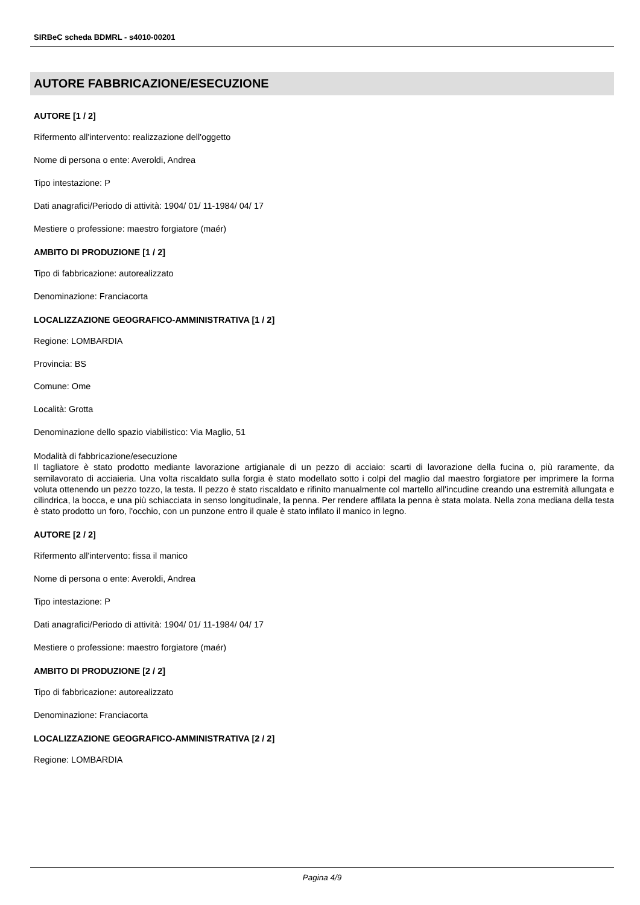SIRBeC scheda BDMRL - s4010-00201
AUTORE FABBRICAZIONE/ESECUZIONE
AUTORE [1 / 2]
Rifermento all'intervento: realizzazione dell'oggetto
Nome di persona o ente: Averoldi, Andrea
Tipo intestazione: P
Dati anagrafici/Periodo di attività: 1904/ 01/ 11-1984/ 04/ 17
Mestiere o professione: maestro forgiatore (maér)
AMBITO DI PRODUZIONE [1 / 2]
Tipo di fabbricazione: autorealizzato
Denominazione: Franciacorta
LOCALIZZAZIONE GEOGRAFICO-AMMINISTRATIVA [1 / 2]
Regione: LOMBARDIA
Provincia: BS
Comune: Ome
Località: Grotta
Denominazione dello spazio viabilistico: Via Maglio, 51
Modalità di fabbricazione/esecuzione
Il tagliatore è stato prodotto mediante lavorazione artigianale di un pezzo di acciaio: scarti di lavorazione della fucina o, più raramente, da semilavorato di acciaieria. Una volta riscaldato sulla forgia è stato modellato sotto i colpi del maglio dal maestro forgiatore per imprimere la forma voluta ottenendo un pezzo tozzo, la testa. Il pezzo è stato riscaldato e rifinito manualmente col martello all'incudine creando una estremità allungata e cilindrica, la bocca, e una più schiacciata in senso longitudinale, la penna. Per rendere affilata la penna è stata molata. Nella zona mediana della testa è stato prodotto un foro, l'occhio, con un punzone entro il quale è stato infilato il manico in legno.
AUTORE [2 / 2]
Rifermento all'intervento: fissa il manico
Nome di persona o ente: Averoldi, Andrea
Tipo intestazione: P
Dati anagrafici/Periodo di attività: 1904/ 01/ 11-1984/ 04/ 17
Mestiere o professione: maestro forgiatore (maér)
AMBITO DI PRODUZIONE [2 / 2]
Tipo di fabbricazione: autorealizzato
Denominazione: Franciacorta
LOCALIZZAZIONE GEOGRAFICO-AMMINISTRATIVA [2 / 2]
Regione: LOMBARDIA
Pagina 4/9